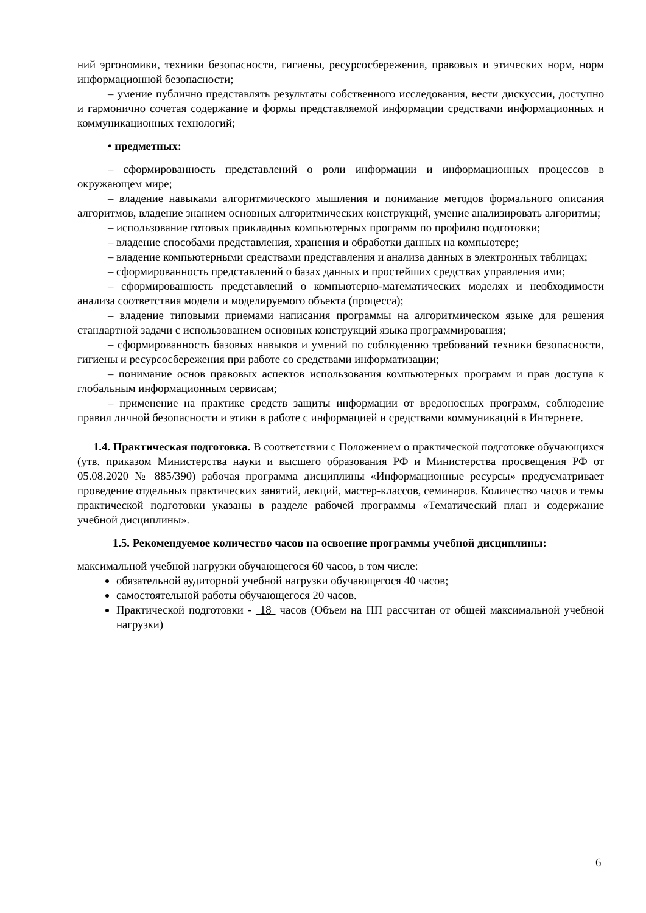ний эргономики, техники безопасности, гигиены, ресурсосбережения, правовых и этических норм, норм информационной безопасности;
– умение публично представлять результаты собственного исследования, вести дискуссии, доступно и гармонично сочетая содержание и формы представляемой информации средствами информационных и коммуникационных технологий;
• предметных:
– сформированность представлений о роли информации и информационных процессов в окружающем мире;
– владение навыками алгоритмического мышления и понимание методов формального описания алгоритмов, владение знанием основных алгоритмических конструкций, умение анализировать алгоритмы;
– использование готовых прикладных компьютерных программ по профилю подготовки;
– владение способами представления, хранения и обработки данных на компьютере;
– владение компьютерными средствами представления и анализа данных в электронных таблицах;
– сформированность представлений о базах данных и простейших средствах управления ими;
– сформированность представлений о компьютерно-математических моделях и необходимости анализа соответствия модели и моделируемого объекта (процесса);
– владение типовыми приемами написания программы на алгоритмическом языке для решения стандартной задачи с использованием основных конструкций языка программирования;
– сформированность базовых навыков и умений по соблюдению требований техники безопасности, гигиены и ресурсосбережения при работе со средствами информатизации;
– понимание основ правовых аспектов использования компьютерных программ и прав доступа к глобальным информационным сервисам;
– применение на практике средств защиты информации от вредоносных программ, соблюдение правил личной безопасности и этики в работе с информацией и средствами коммуникаций в Интернете.
1.4. Практическая подготовка. В соответствии с Положением о практической подготовке обучающихся (утв. приказом Министерства науки и высшего образования РФ и Министерства просвещения РФ от 05.08.2020 № 885/390) рабочая программа дисциплины «Информационные ресурсы» предусматривает проведение отдельных практических занятий, лекций, мастер-классов, семинаров. Количество часов и темы практической подготовки указаны в разделе рабочей программы «Тематический план и содержание учебной дисциплины».
1.5. Рекомендуемое количество часов на освоение программы учебной дисциплины:
максимальной учебной нагрузки обучающегося 60 часов, в том числе:
обязательной аудиторной учебной нагрузки обучающегося 40 часов;
самостоятельной работы обучающегося 20 часов.
Практической подготовки - 18 часов (Объем на ПП рассчитан от общей максимальной учебной нагрузки)
6